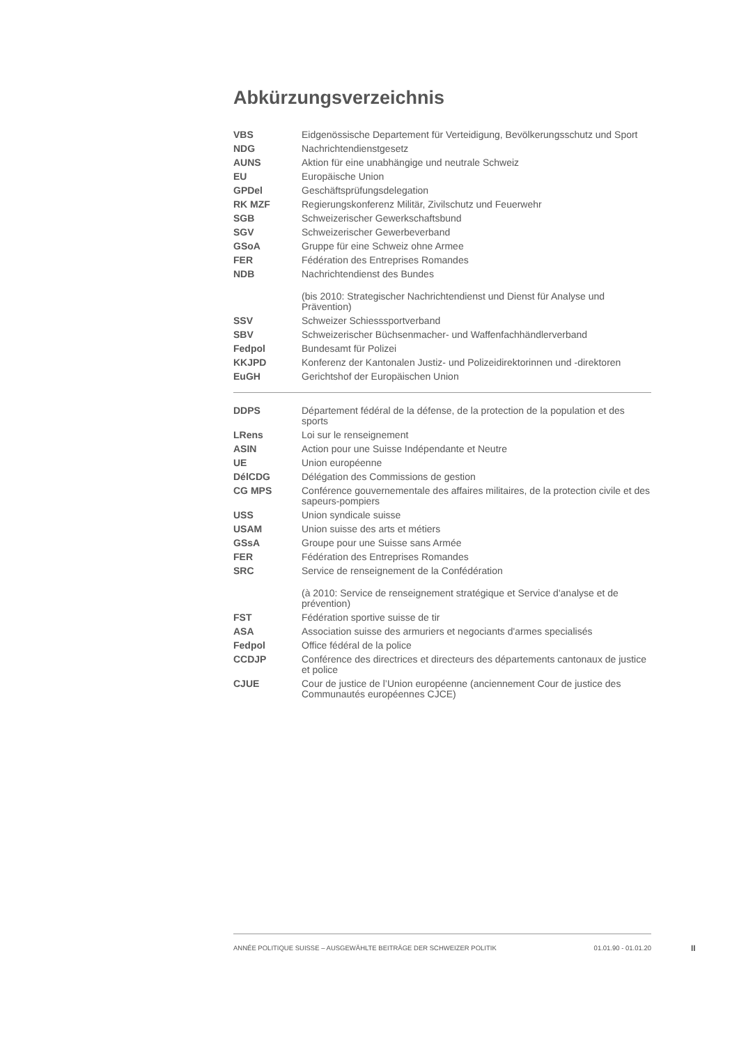Abkürzungsverzeichnis
| VBS | Eidgenössische Departement für Verteidigung, Bevölkerungsschutz und Sport |
| NDG | Nachrichtendienstgesetz |
| AUNS | Aktion für eine unabhängige und neutrale Schweiz |
| EU | Europäische Union |
| GPDel | Geschäftsprüfungsdelegation |
| RK MZF | Regierungskonferenz Militär, Zivilschutz und Feuerwehr |
| SGB | Schweizerischer Gewerkschaftsbund |
| SGV | Schweizerischer Gewerbeverband |
| GSoA | Gruppe für eine Schweiz ohne Armee |
| FER | Fédération des Entreprises Romandes |
| NDB | Nachrichtendienst des Bundes |
| | (bis 2010: Strategischer Nachrichtendienst und Dienst für Analyse und Prävention) |
| SSV | Schweizer Schiesssportverband |
| SBV | Schweizerischer Büchsenmacher- und Waffenfachhändlerverband |
| Fedpol | Bundesamt für Polizei |
| KKJPD | Konferenz der Kantonalen Justiz- und Polizeidirektorinnen und -direktoren |
| EuGH | Gerichtshof der Europäischen Union |
| DDPS | Département fédéral de la défense, de la protection de la population et des sports |
| LRens | Loi sur le renseignement |
| ASIN | Action pour une Suisse Indépendante et Neutre |
| UE | Union européenne |
| DélCDG | Délégation des Commissions de gestion |
| CG MPS | Conférence gouvernementale des affaires militaires, de la protection civile et des sapeurs-pompiers |
| USS | Union syndicale suisse |
| USAM | Union suisse des arts et métiers |
| GSsA | Groupe pour une Suisse sans Armée |
| FER | Fédération des Entreprises Romandes |
| SRC | Service de renseignement de la Confédération |
| | (à 2010: Service de renseignement stratégique et Service d'analyse et de prévention) |
| FST | Fédération sportive suisse de tir |
| ASA | Association suisse des armuriers et negociants d'armes specialisés |
| Fedpol | Office fédéral de la police |
| CCDJP | Conférence des directrices et directeurs des départements cantonaux de justice et police |
| CJUE | Cour de justice de l’Union européenne (anciennement Cour de justice des Communautés européennes CJCE) |
ANNÉE POLITIQUE SUISSE – AUSGEWÄHLTE BEITRÄGE DER SCHWEIZER POLITIK 01.01.90 - 01.01.20
II